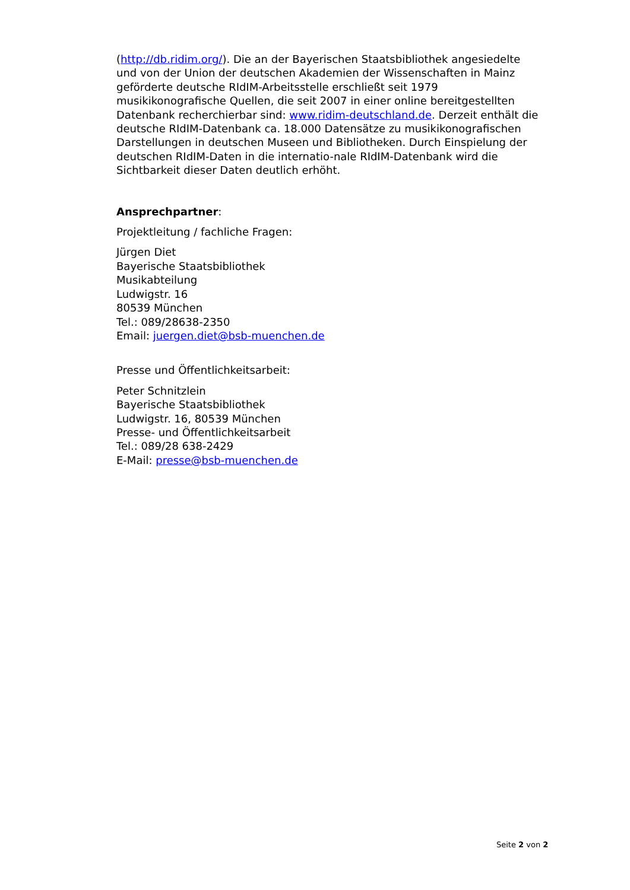(http://db.ridim.org/). Die an der Bayerischen Staatsbibliothek angesiedelte und von der Union der deutschen Akademien der Wissenschaften in Mainz geförderte deutsche RIdIM-Arbeitsstelle erschließt seit 1979 musikikonografische Quellen, die seit 2007 in einer online bereitgestellten Datenbank recherchierbar sind: www.ridim-deutschland.de. Derzeit enthält die deutsche RIdIM-Datenbank ca. 18.000 Datensätze zu musikikonografischen Darstellungen in deutschen Museen und Bibliotheken. Durch Einspielung der deutschen RIdIM-Daten in die internatio-nale RIdIM-Datenbank wird die Sichtbarkeit dieser Daten deutlich erhöht.
Ansprechpartner:
Projektleitung / fachliche Fragen:
Jürgen Diet
Bayerische Staatsbibliothek
Musikabteilung
Ludwigstr. 16
80539 München
Tel.: 089/28638-2350
Email: juergen.diet@bsb-muenchen.de
Presse und Öffentlichkeitsarbeit:
Peter Schnitzlein
Bayerische Staatsbibliothek
Ludwigstr. 16, 80539 München
Presse- und Öffentlichkeitsarbeit
Tel.: 089/28 638-2429
E-Mail: presse@bsb-muenchen.de
Seite 2 von 2